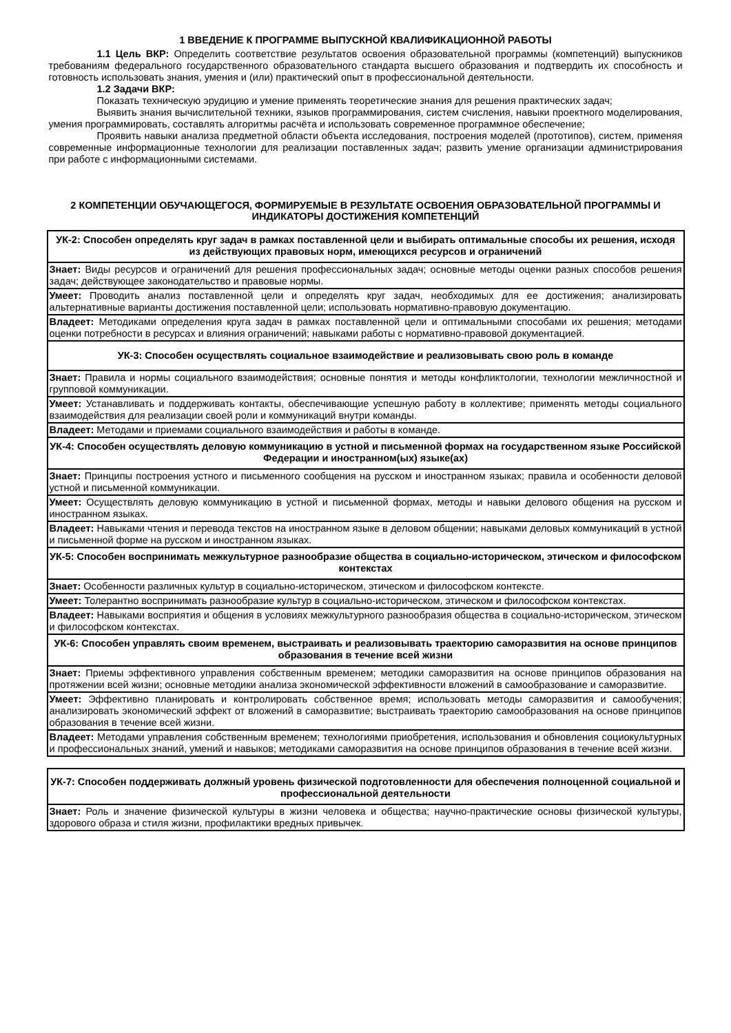1 ВВЕДЕНИЕ К ПРОГРАММЕ ВЫПУСКНОЙ КВАЛИФИКАЦИОННОЙ РАБОТЫ
1.1 Цель ВКР: Определить соответствие результатов освоения образовательной программы (компетенций) выпускников требованиям федерального государственного образовательного стандарта высшего образования и подтвердить их способность и готовность использовать знания, умения и (или) практический опыт в профессиональной деятельности.
1.2 Задачи ВКР:
Показать техническую эрудицию и умение применять теоретические знания для решения практических задач;
Выявить знания вычислительной техники, языков программирования, систем счисления, навыки проектного моделирования, умения программировать, составлять алгоритмы расчёта и использовать современное программное обеспечение;
Проявить навыки анализа предметной области объекта исследования, построения моделей (прототипов), систем, применяя современные информационные технологии для реализации поставленных задач; развить умение организации администрирования при работе с информационными системами.
2 КОМПЕТЕНЦИИ ОБУЧАЮЩЕГОСЯ, ФОРМИРУЕМЫЕ В РЕЗУЛЬТАТЕ ОСВОЕНИЯ ОБРАЗОВАТЕЛЬНОЙ ПРОГРАММЫ И ИНДИКАТОРЫ ДОСТИЖЕНИЯ КОМПЕТЕНЦИЙ
| УК-2: Способен определять круг задач в рамках поставленной цели и выбирать оптимальные способы их решения, исходя из действующих правовых норм, имеющихся ресурсов и ограничений |
| --- |
| Знает: Виды ресурсов и ограничений для решения профессиональных задач; основные методы оценки разных способов решения задач; действующее законодательство и правовые нормы. |
| Умеет: Проводить анализ поставленной цели и определять круг задач, необходимых для ее достижения; анализировать альтернативные варианты достижения поставленной цели; использовать нормативно-правовую документацию. |
| Владеет: Методиками определения круга задач в рамках поставленной цели и оптимальными способами их решения; методами оценки потребности в ресурсах и влияния ограничений; навыками работы с нормативно-правовой документацией. |
| УК-3: Способен осуществлять социальное взаимодействие и реализовывать свою роль в команде |
| Знает: Правила и нормы социального взаимодействия; основные понятия и методы конфликтологии, технологии межличностной и групповой коммуникации. |
| Умеет: Устанавливать и поддерживать контакты, обеспечивающие успешную работу в коллективе; применять методы социального взаимодействия для реализации своей роли и коммуникаций внутри команды. |
| Владеет: Методами и приемами социального взаимодействия и работы в команде. |
| УК-4: Способен осуществлять деловую коммуникацию в устной и письменной формах на государственном языке Российской Федерации и иностранном(ых) языке(ах) |
| Знает: Принципы построения устного и письменного сообщения на русском и иностранном языках; правила и особенности деловой устной и письменной коммуникации. |
| Умеет: Осуществлять деловую коммуникацию в устной и письменной формах, методы и навыки делового общения на русском и иностранном языках. |
| Владеет: Навыками чтения и перевода текстов на иностранном языке в деловом общении; навыками деловых коммуникаций в устной и письменной форме на русском и иностранном языках. |
| УК-5: Способен воспринимать межкультурное разнообразие общества в социально-историческом, этическом и философском контекстах |
| Знает: Особенности различных культур в социально-историческом, этическом и философском контексте. |
| Умеет: Толерантно воспринимать разнообразие культур в социально-историческом, этическом и философском контекстах. |
| Владеет: Навыками восприятия и общения в условиях межкультурного разнообразия общества в социально-историческом, этическом и философском контекстах. |
| УК-6: Способен управлять своим временем, выстраивать и реализовывать траекторию саморазвития на основе принципов образования в течение всей жизни |
| Знает: Приемы эффективного управления собственным временем; методики саморазвития на основе принципов образования на протяжении всей жизни; основные методики анализа экономической эффективности вложений в самообразование и саморазвитие. |
| Умеет: Эффективно планировать и контролировать собственное время; использовать методы саморазвития и самообучения; анализировать экономический эффект от вложений в саморазвитие; выстраивать траекторию самообразования на основе принципов образования в течение всей жизни. |
| Владеет: Методами управления собственным временем; технологиями приобретения, использования и обновления социокультурных и профессиональных знаний, умений и навыков; методиками саморазвития на основе принципов образования в течение всей жизни. |
| УК-7: Способен поддерживать должный уровень физической подготовленности для обеспечения полноценной социальной и профессиональной деятельности |
| --- |
| Знает: Роль и значение физической культуры в жизни человека и общества; научно-практические основы физической культуры, здорового образа и стиля жизни, профилактики вредных привычек. |